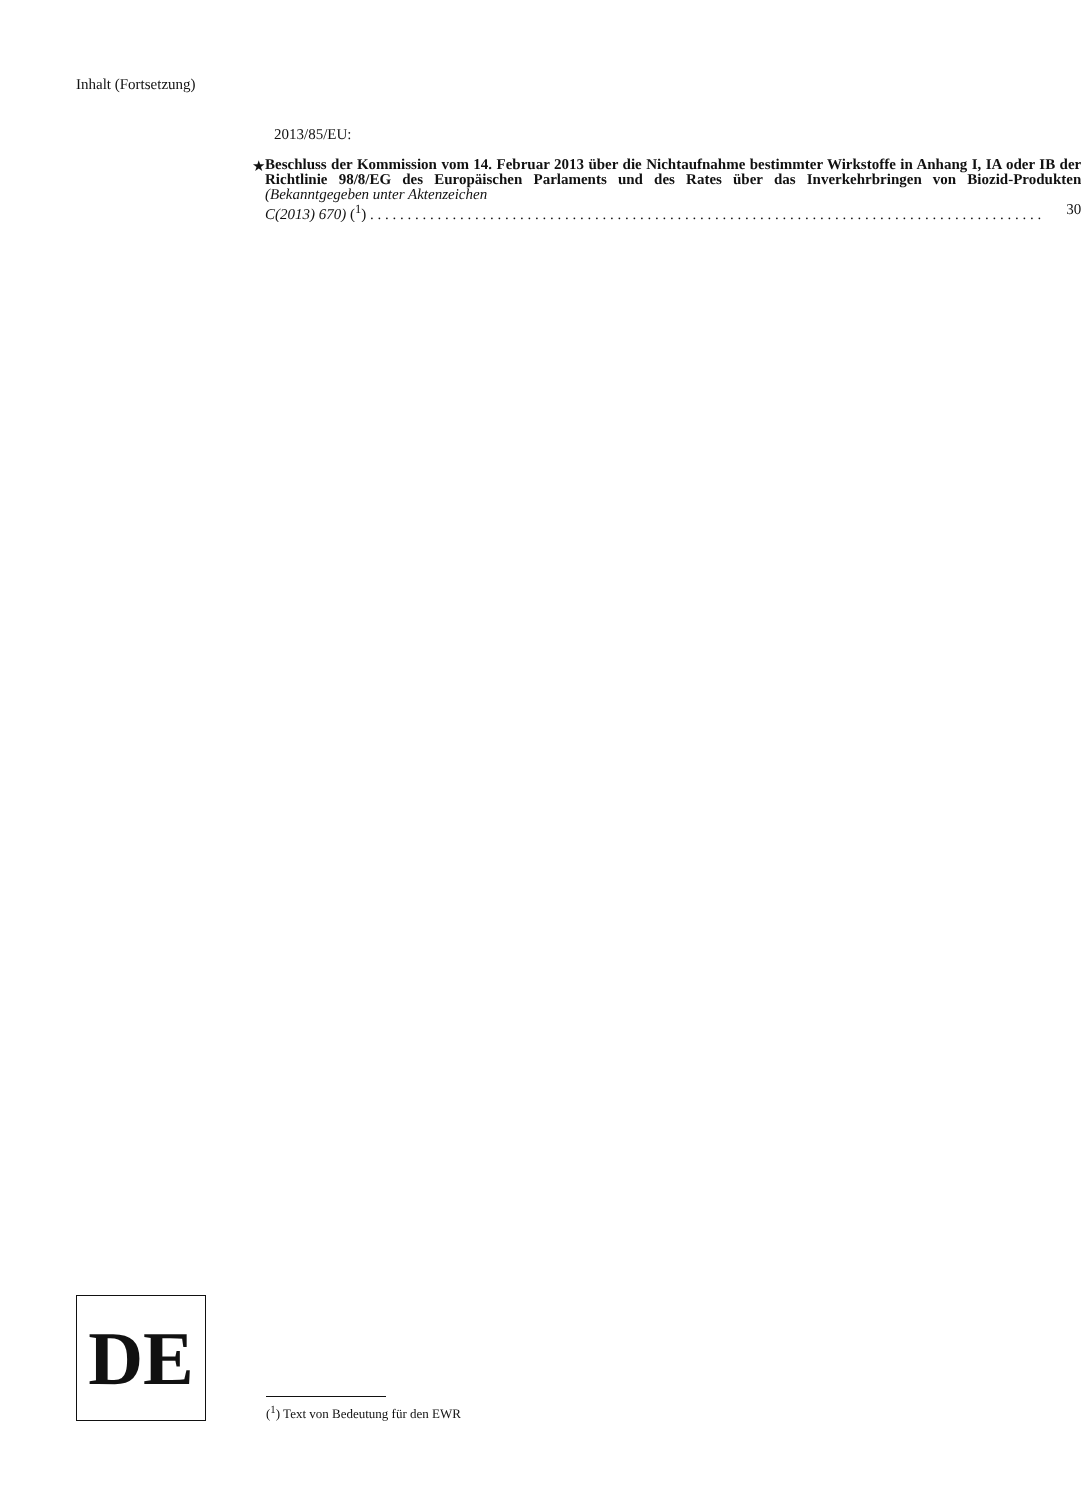Inhalt (Fortsetzung)
2013/85/EU:
★
Beschluss der Kommission vom 14. Februar 2013 über die Nichtaufnahme bestimmter Wirkstoffe in Anhang I, IA oder IB der Richtlinie 98/8/EG des Europäischen Parlaments und des Rates über das Inverkehrbringen von Biozid-Produkten (Bekanntgegeben unter Aktenzeichen
C(2013) 670) (<sup>1</sup>) . . . . . . . . . . . . . . . . . . . . . . . . . . . . . . . . . . . . . . . . . . . . . . . . . . . . . . . . . . . . . . . . . . . . . . . . . . . . . . . . . . . . . . . . . . 30
DE
(<sup>1</sup>) Text von Bedeutung für den EWR